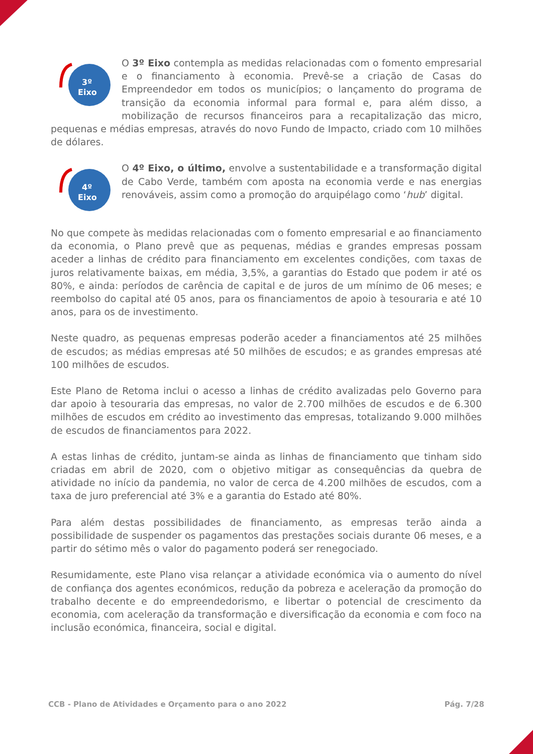3º
Eixo
O 3º Eixo contempla as medidas relacionadas com o fomento empresarial e o financiamento à economia. Prevê-se a criação de Casas do Empreendedor em todos os municípios; o lançamento do programa de transição da economia informal para formal e, para além disso, a mobilização de recursos financeiros para a recapitalização das micro, pequenas e médias empresas, através do novo Fundo de Impacto, criado com 10 milhões de dólares.
4º
Eixo
O 4º Eixo, o último, envolve a sustentabilidade e a transformação digital de Cabo Verde, também com aposta na economia verde e nas energias renováveis, assim como a promoção do arquipélago como ‘hub’ digital.
No que compete às medidas relacionadas com o fomento empresarial e ao financiamento da economia, o Plano prevê que as pequenas, médias e grandes empresas possam aceder a linhas de crédito para financiamento em excelentes condições, com taxas de juros relativamente baixas, em média, 3,5%, a garantias do Estado que podem ir até os 80%, e ainda: períodos de carência de capital e de juros de um mínimo de 06 meses; e reembolso do capital até 05 anos, para os financiamentos de apoio à tesouraria e até 10 anos, para os de investimento.
Neste quadro, as pequenas empresas poderão aceder a financiamentos até 25 milhões de escudos; as médias empresas até 50 milhões de escudos; e as grandes empresas até 100 milhões de escudos.
Este Plano de Retoma inclui o acesso a linhas de crédito avalizadas pelo Governo para dar apoio à tesouraria das empresas, no valor de 2.700 milhões de escudos e de 6.300 milhões de escudos em crédito ao investimento das empresas, totalizando 9.000 milhões de escudos de financiamentos para 2022.
A estas linhas de crédito, juntam-se ainda as linhas de financiamento que tinham sido criadas em abril de 2020, com o objetivo mitigar as consequências da quebra de atividade no início da pandemia, no valor de cerca de 4.200 milhões de escudos, com a taxa de juro preferencial até 3% e a garantia do Estado até 80%.
Para além destas possibilidades de financiamento, as empresas terão ainda a possibilidade de suspender os pagamentos das prestações sociais durante 06 meses, e a partir do sétimo mês o valor do pagamento poderá ser renegociado.
Resumidamente, este Plano visa relançar a atividade económica via o aumento do nível de confiança dos agentes económicos, redução da pobreza e aceleração da promoção do trabalho decente e do empreendedorismo, e libertar o potencial de crescimento da economia, com aceleração da transformação e diversificação da economia e com foco na inclusão económica, financeira, social e digital.
CCB - Plano de Atividades e Orçamento para o ano 2022 Pág. 7/28